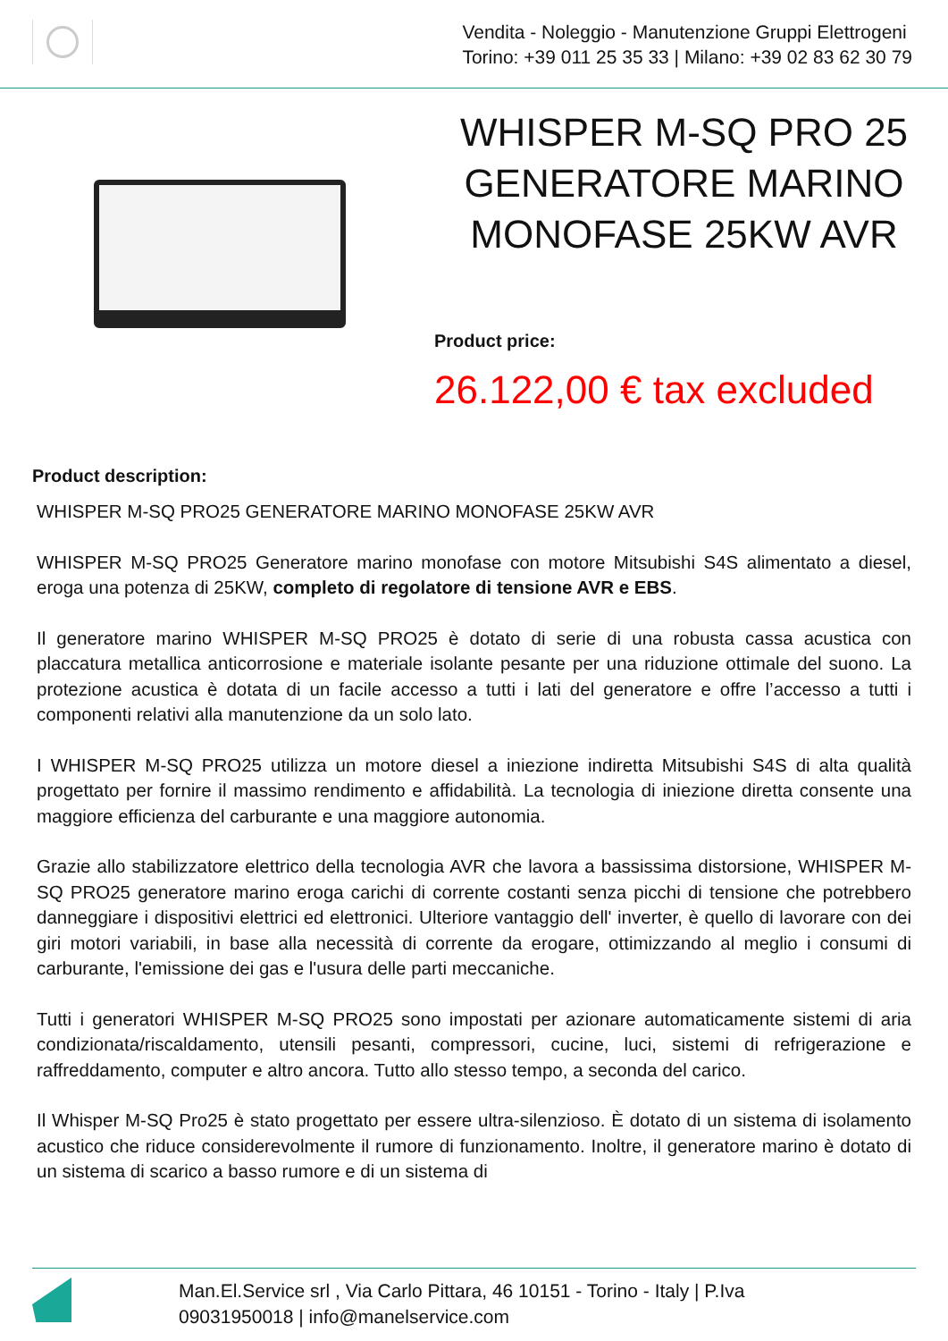Vendita - Noleggio - Manutenzione Gruppi Elettrogeni
Torino: +39 011 25 35 33 | Milano: +39 02 83 62 30 79
WHISPER M-SQ PRO 25 GENERATORE MARINO MONOFASE 25KW AVR
Product price:
26.122,00 € tax excluded
Product description:
WHISPER M-SQ PRO25 GENERATORE MARINO MONOFASE 25KW AVR
WHISPER M-SQ PRO25 Generatore marino monofase con motore Mitsubishi S4S alimentato a diesel, eroga una potenza di 25KW, completo di regolatore di tensione AVR e EBS.
Il generatore marino WHISPER M-SQ PRO25 è dotato di serie di una robusta cassa acustica con placcatura metallica anticorrosione e materiale isolante pesante per una riduzione ottimale del suono. La protezione acustica è dotata di un facile accesso a tutti i lati del generatore e offre l’accesso a tutti i componenti relativi alla manutenzione da un solo lato.
I WHISPER M-SQ PRO25 utilizza un motore diesel a iniezione indiretta Mitsubishi S4S di alta qualità progettato per fornire il massimo rendimento e affidabilità. La tecnologia di iniezione diretta consente una maggiore efficienza del carburante e una maggiore autonomia.
Grazie allo stabilizzatore elettrico della tecnologia AVR che lavora a bassissima distorsione, WHISPER M-SQ PRO25 generatore marino eroga carichi di corrente costanti senza picchi di tensione che potrebbero danneggiare i dispositivi elettrici ed elettronici. Ulteriore vantaggio dell' inverter, è quello di lavorare con dei giri motori variabili, in base alla necessità di corrente da erogare, ottimizzando al meglio i consumi di carburante, l'emissione dei gas e l'usura delle parti meccaniche.
Tutti i generatori WHISPER M-SQ PRO25 sono impostati per azionare automaticamente sistemi di aria condizionata/riscaldamento, utensili pesanti, compressori, cucine, luci, sistemi di refrigerazione e raffreddamento, computer e altro ancora. Tutto allo stesso tempo, a seconda del carico.
Il Whisper M-SQ Pro25 è stato progettato per essere ultra-silenzioso. È dotato di un sistema di isolamento acustico che riduce considerevolmente il rumore di funzionamento. Inoltre, il generatore marino è dotato di un sistema di scarico a basso rumore e di un sistema di
Man.El.Service srl , Via Carlo Pittara, 46 10151 - Torino - Italy | P.Iva
09031950018 | info@manelservice.com